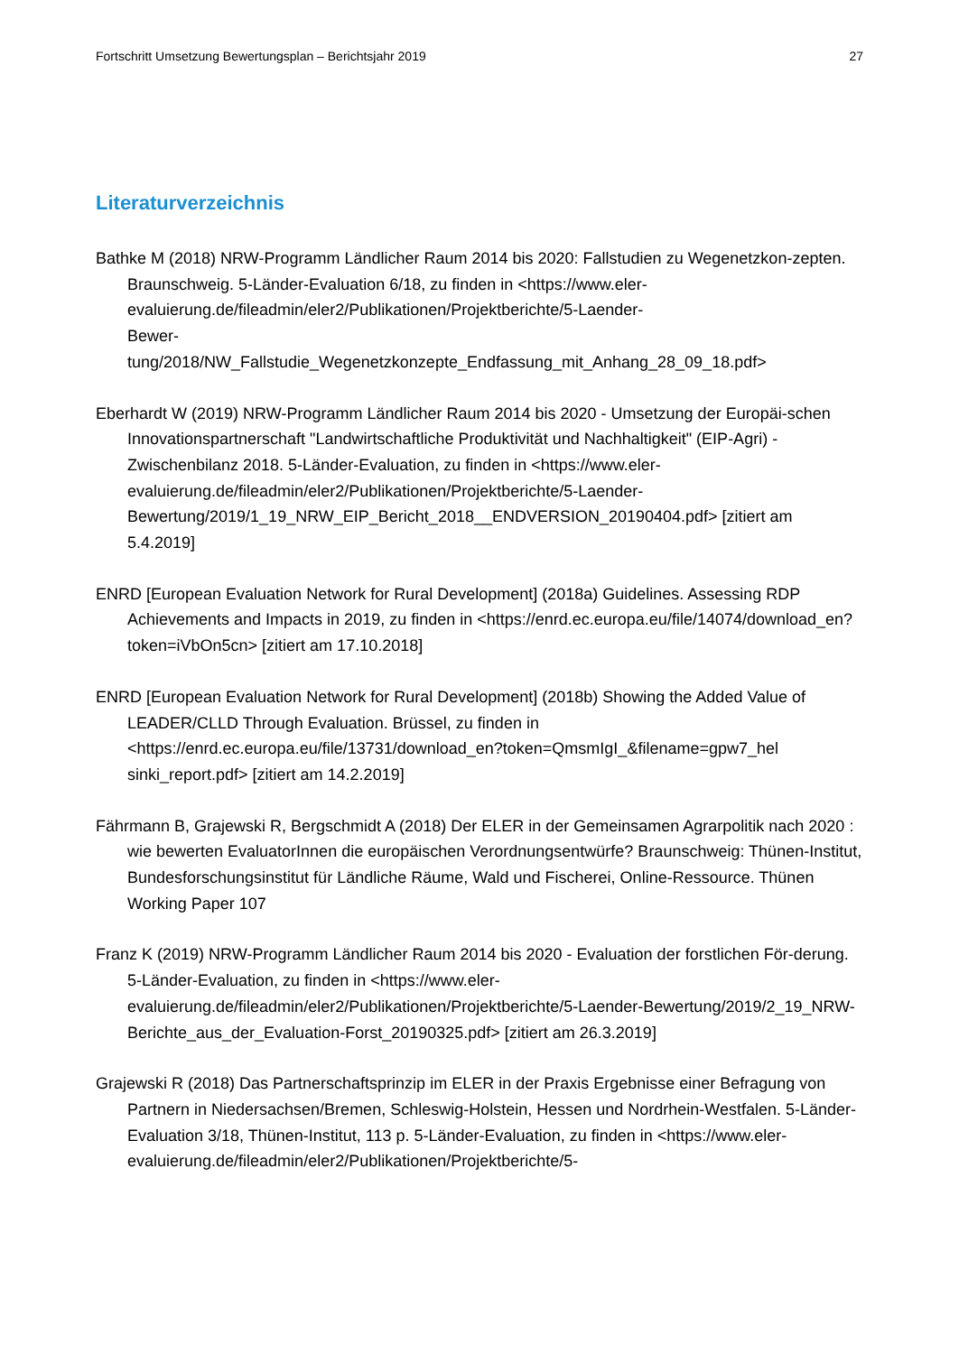Fortschritt Umsetzung Bewertungsplan – Berichtsjahr 2019 27
Literaturverzeichnis
Bathke M (2018) NRW-Programm Ländlicher Raum 2014 bis 2020: Fallstudien zu Wegenetzkon-zepten. Braunschweig. 5-Länder-Evaluation 6/18, zu finden in <https://www.eler-evaluierung.de/fileadmin/eler2/Publikationen/Projektberichte/5-Laender-
Bewer-
tung/2018/NW_Fallstudie_Wegenetzkonzepte_Endfassung_mit_Anhang_28_09_18.pdf>
Eberhardt W (2019) NRW-Programm Ländlicher Raum 2014 bis 2020 - Umsetzung der Europäi-schen Innovationspartnerschaft "Landwirtschaftliche Produktivität und Nachhaltigkeit" (EIP-Agri) - Zwischenbilanz 2018. 5-Länder-Evaluation, zu finden in <https://www.eler-evaluierung.de/fileadmin/eler2/Publikationen/Projektberichte/5-Laender-Bewertung/2019/1_19_NRW_EIP_Bericht_2018__ENDVERSION_20190404.pdf> [zitiert am 5.4.2019]
ENRD [European Evaluation Network for Rural Development] (2018a) Guidelines. Assessing RDP Achievements and Impacts in 2019, zu finden in <https://enrd.ec.europa.eu/file/14074/download_en?token=iVbOn5cn> [zitiert am 17.10.2018]
ENRD [European Evaluation Network for Rural Development] (2018b) Showing the Added Value of LEADER/CLLD Through Evaluation. Brüssel, zu finden in <https://enrd.ec.europa.eu/file/13731/download_en?token=QmsmIgI_&filename=gpw7_hel sinki_report.pdf> [zitiert am 14.2.2019]
Fährmann B, Grajewski R, Bergschmidt A (2018) Der ELER in der Gemeinsamen Agrarpolitik nach 2020 : wie bewerten EvaluatorInnen die europäischen Verordnungsentwürfe? Braunschweig: Thünen-Institut, Bundesforschungsinstitut für Ländliche Räume, Wald und Fischerei, Online-Ressource. Thünen Working Paper 107
Franz K (2019) NRW-Programm Ländlicher Raum 2014 bis 2020 - Evaluation der forstlichen För-derung. 5-Länder-Evaluation, zu finden in <https://www.eler-evaluierung.de/fileadmin/eler2/Publikationen/Projektberichte/5-Laender-Bewertung/2019/2_19_NRW-Berichte_aus_der_Evaluation-Forst_20190325.pdf> [zitiert am 26.3.2019]
Grajewski R (2018) Das Partnerschaftsprinzip im ELER in der Praxis Ergebnisse einer Befragung von Partnern in Niedersachsen/Bremen, Schleswig-Holstein, Hessen und Nordrhein-Westfalen. 5-Länder-Evaluation 3/18, Thünen-Institut, 113 p. 5-Länder-Evaluation, zu finden in <https://www.eler-evaluierung.de/fileadmin/eler2/Publikationen/Projektberichte/5-